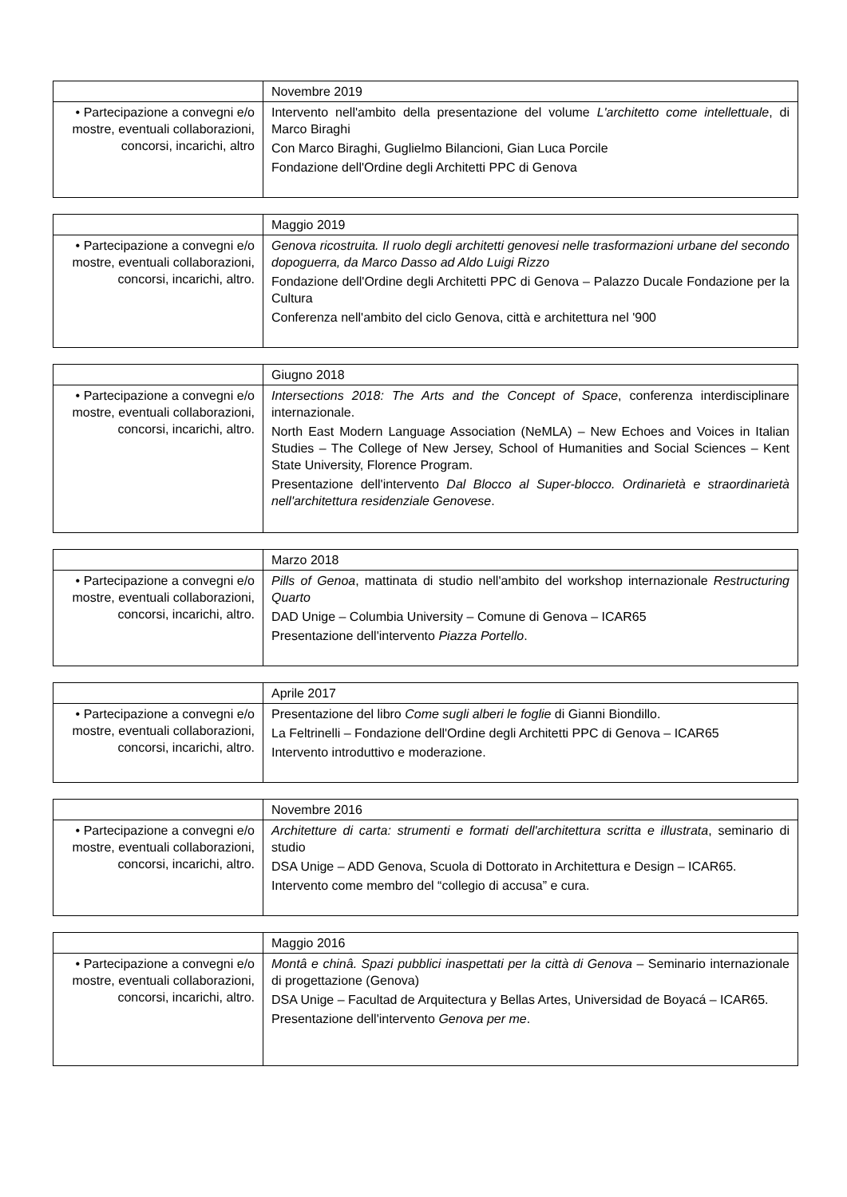| | Novembre 2019 |
| • Partecipazione a convegni e/o mostre, eventuali collaborazioni, concorsi, incarichi, altro | Intervento nell'ambito della presentazione del volume L'architetto come intellettuale , di Marco Biraghi Con Marco Biraghi, Guglielmo Bilancioni, Gian Luca Porcile Fondazione dell'Ordine degli Architetti PPC di Genova |
| | Maggio 2019 |
| • Partecipazione a convegni e/o mostre, eventuali collaborazioni, concorsi, incarichi, altro. | Genova ricostruita. Il ruolo degli architetti genovesi nelle trasformazioni urbane del secondo dopoguerra, da Marco Dasso ad Aldo Luigi Rizzo Fondazione dell'Ordine degli Architetti PPC di Genova – Palazzo Ducale Fondazione per la Cultura Conferenza nell'ambito del ciclo Genova, città e architettura nel '900 |
| | Giugno 2018 |
| • Partecipazione a convegni e/o mostre, eventuali collaborazioni, concorsi, incarichi, altro. | Intersections 2018: The Arts and the Concept of Space , conferenza interdisciplinare internazionale. North East Modern Language Association (NeMLA) – New Echoes and Voices in Italian Studies – The College of New Jersey, School of Humanities and Social Sciences – Kent State University, Florence Program. Presentazione dell'intervento Dal Blocco al Super-blocco. Ordinarietà e straordinarietà nell'architettura residenziale Genovese . |
| | Marzo 2018 |
| • Partecipazione a convegni e/o mostre, eventuali collaborazioni, concorsi, incarichi, altro. | Pills of Genoa , mattinata di studio nell'ambito del workshop internazionale Restructuring Quarto DAD Unige – Columbia University – Comune di Genova – ICAR65 Presentazione dell'intervento Piazza Portello . |
| | Aprile 2017 |
| • Partecipazione a convegni e/o mostre, eventuali collaborazioni, concorsi, incarichi, altro. | Presentazione del libro Come sugli alberi le foglie di Gianni Biondillo. La Feltrinelli – Fondazione dell'Ordine degli Architetti PPC di Genova – ICAR65 Intervento introduttivo e moderazione. |
| | Novembre 2016 |
| • Partecipazione a convegni e/o mostre, eventuali collaborazioni, concorsi, incarichi, altro. | Architetture di carta: strumenti e formati dell'architettura scritta e illustrata , seminario di studio DSA Unige – ADD Genova, Scuola di Dottorato in Architettura e Design – ICAR65. Intervento come membro del “collegio di accusa” e cura. |
| | Maggio 2016 |
| • Partecipazione a convegni e/o mostre, eventuali collaborazioni, concorsi, incarichi, altro. | Montâ e chinâ. Spazi pubblici inaspettati per la città di Genova – Seminario internazionale di progettazione (Genova) DSA Unige – Facultad de Arquitectura y Bellas Artes, Universidad de Boyacá – ICAR65. Presentazione dell'intervento Genova per me . |